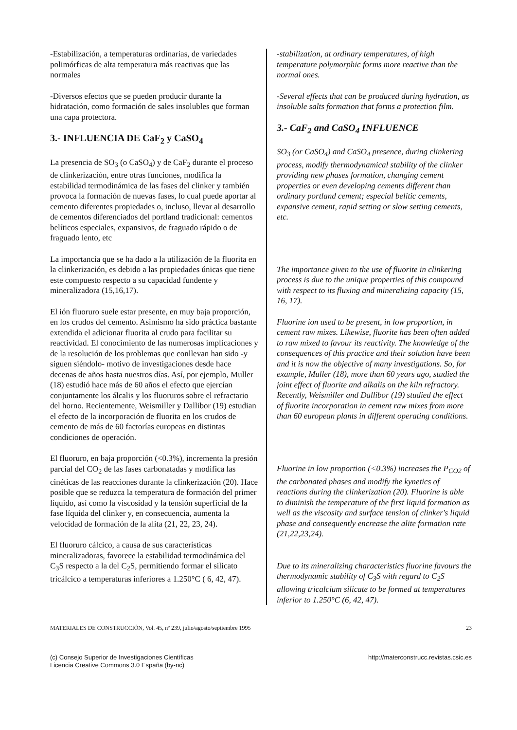-Estabilización, a temperaturas ordinarias, de variedades polimórficas de alta temperatura más reactivas que las normales
-Diversos efectos que se pueden producir durante la hidratación, como formación de sales insolubles que forman una capa protectora.
3.- INFLUENCIA DE CaF<sub>2</sub> y CaSO<sub>4</sub>
La presencia de SO<sub>3</sub> (o CaSO<sub>4</sub>) y de CaF<sub>2</sub> durante el proceso de clinkerización, entre otras funciones, modifica la estabilidad termodinámica de las fases del clinker y también provoca la formación de nuevas fases, lo cual puede aportar al cemento diferentes propiedades o, incluso, llevar al desarrollo de cementos diferenciados del portland tradicional: cementos belíticos especiales, expansivos, de fraguado rápido o de fraguado lento, etc
La importancia que se ha dado a la utilización de la fluorita en la clinkerización, es debido a las propiedades únicas que tiene este compuesto respecto a su capacidad fundente y mineralizadora (15,16,17).
El ión fluoruro suele estar presente, en muy baja proporción, en los crudos del cemento. Asimismo ha sido práctica bastante extendida el adicionar fluorita al crudo para facilitar su reactividad. El conocimiento de las numerosas implicaciones y de la resolución de los problemas que conllevan han sido -y siguen siéndolo- motivo de investigaciones desde hace decenas de años hasta nuestros días. Así, por ejemplo, Muller (18) estudió hace más de 60 años el efecto que ejercían conjuntamente los álcalis y los fluoruros sobre el refractario del horno. Recientemente, Weismiller y Dallibor (19) estudian el efecto de la incorporación de fluorita en los crudos de cemento de más de 60 factorías europeas en distintas condiciones de operación.
El fluoruro, en baja proporción (<0.3%), incrementa la presión parcial del CO<sub>2</sub> de las fases carbonatadas y modifica las cinéticas de las reacciones durante la clinkerización (20). Hace posible que se reduzca la temperatura de formación del primer líquido, así como la viscosidad y la tensión superficial de la fase líquida del clinker y, en consecuencia, aumenta la velocidad de formación de la alita (21, 22, 23, 24).
El fluoruro cálcico, a causa de sus características mineralizadoras, favorece la estabilidad termodinámica del C<sub>3</sub>S respecto a la del C<sub>2</sub>S, permitiendo formar el silicato tricálcico a temperaturas inferiores a 1.250°C ( 6, 42, 47).
-stabilization, at ordinary temperatures, of high temperature polymorphic forms more reactive than the normal ones.
-Several effects that can be produced during hydration, as insoluble salts formation that forms a protection film.
3.- CaF<sub>2</sub> and CaSO<sub>4</sub> INFLUENCE
SO<sub>3</sub> (or CaSO<sub>4</sub>) and CaSO<sub>4</sub> presence, during clinkering process, modify thermodynamical stability of the clinker providing new phases formation, changing cement properties or even developing cements different than ordinary portland cement; especial belitic cements, expansive cement, rapid setting or slow setting cements, etc.
The importance given to the use of fluorite in clinkering process is due to the unique properties of this compound with respect to its fluxing and mineralizing capacity (15, 16, 17).
Fluorine ion used to be present, in low proportion, in cement raw mixes. Likewise, fluorite has been often added to raw mixed to favour its reactivity. The knowledge of the consequences of this practice and their solution have been and it is now the objective of many investigations. So, for example, Muller (18), more than 60 years ago, studied the joint effect of fluorite and alkalis on the kiln refractory. Recently, Weismiller and Dallibor (19) studied the effect of fluorite incorporation in cement raw mixes from more than 60 european plants in different operating conditions.
Fluorine in low proportion (<0.3%) increases the P<sub>CO2</sub> of the carbonated phases and modify the kynetics of reactions during the clinkerization (20). Fluorine is able to diminish the temperature of the first liquid formation as well as the viscosity and surface tension of clinker's liquid phase and consequently encrease the alite formation rate (21,22,23,24).
Due to its mineralizing characteristics fluorine favours the thermodynamic stability of C<sub>3</sub>S with regard to C<sub>2</sub>S allowing tricalcium silicate to be formed at temperatures inferior to 1.250°C (6, 42, 47).
MATERIALES DE CONSTRUCCIÓN, Vol. 45, nº 239, julio/agosto/septiembre 1995 23
(c) Consejo Superior de Investigaciones Científicas
Licencia Creative Commons 3.0 España (by-nc) http://materconstrucc.revistas.csic.es